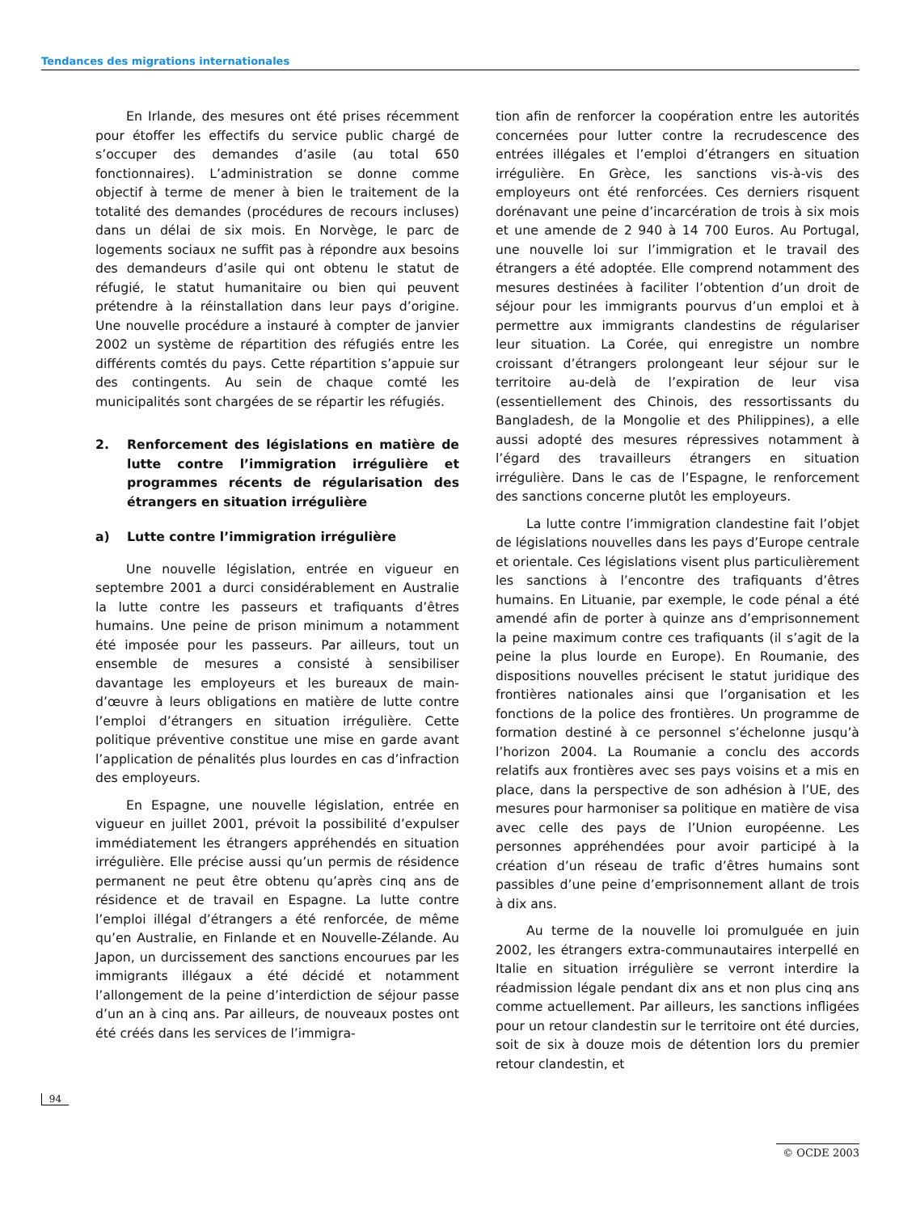Tendances des migrations internationales
En Irlande, des mesures ont été prises récemment pour étoffer les effectifs du service public chargé de s’occuper des demandes d’asile (au total 650 fonctionnaires). L’administration se donne comme objectif à terme de mener à bien le traitement de la totalité des demandes (procédures de recours incluses) dans un délai de six mois. En Norvège, le parc de logements sociaux ne suffit pas à répondre aux besoins des demandeurs d’asile qui ont obtenu le statut de réfugié, le statut humanitaire ou bien qui peuvent prétendre à la réinstallation dans leur pays d’origine. Une nouvelle procédure a instauré à compter de janvier 2002 un système de répartition des réfugiés entre les différents comtés du pays. Cette répartition s’appuie sur des contingents. Au sein de chaque comté les municipalités sont chargées de se répartir les réfugiés.
2. Renforcement des législations en matière de lutte contre l’immigration irrégulière et programmes récents de régularisation des étrangers en situation irrégulière
a) Lutte contre l’immigration irrégulière
Une nouvelle législation, entrée en vigueur en septembre 2001 a durci considérablement en Australie la lutte contre les passeurs et trafiquants d’êtres humains. Une peine de prison minimum a notamment été imposée pour les passeurs. Par ailleurs, tout un ensemble de mesures a consisté à sensibiliser davantage les employeurs et les bureaux de main-d’œuvre à leurs obligations en matière de lutte contre l’emploi d’étrangers en situation irrégulière. Cette politique préventive constitue une mise en garde avant l’application de pénalités plus lourdes en cas d’infraction des employeurs.
En Espagne, une nouvelle législation, entrée en vigueur en juillet 2001, prévoit la possibilité d’expulser immédiatement les étrangers appréhendés en situation irrégulière. Elle précise aussi qu’un permis de résidence permanent ne peut être obtenu qu’après cinq ans de résidence et de travail en Espagne. La lutte contre l’emploi illégal d’étrangers a été renforcée, de même qu’en Australie, en Finlande et en Nouvelle-Zélande. Au Japon, un durcissement des sanctions encourues par les immigrants illégaux a été décidé et notamment l’allongement de la peine d’interdiction de séjour passe d’un an à cinq ans. Par ailleurs, de nouveaux postes ont été créés dans les services de l’immigra-
tion afin de renforcer la coopération entre les autorités concernées pour lutter contre la recrudescence des entrées illégales et l’emploi d’étrangers en situation irrégulière. En Grèce, les sanctions vis-à-vis des employeurs ont été renforcées. Ces derniers risquent dorénavant une peine d’incarcération de trois à six mois et une amende de 2 940 à 14 700 Euros. Au Portugal, une nouvelle loi sur l’immigration et le travail des étrangers a été adoptée. Elle comprend notamment des mesures destinées à faciliter l’obtention d’un droit de séjour pour les immigrants pourvus d’un emploi et à permettre aux immigrants clandestins de régulariser leur situation. La Corée, qui enregistre un nombre croissant d’étrangers prolongeant leur séjour sur le territoire au-delà de l’expiration de leur visa (essentiellement des Chinois, des ressortissants du Bangladesh, de la Mongolie et des Philippines), a elle aussi adopté des mesures répressives notamment à l’égard des travailleurs étrangers en situation irrégulière. Dans le cas de l’Espagne, le renforcement des sanctions concerne plutôt les employeurs.
La lutte contre l’immigration clandestine fait l’objet de législations nouvelles dans les pays d’Europe centrale et orientale. Ces législations visent plus particulièrement les sanctions à l’encontre des trafiquants d’êtres humains. En Lituanie, par exemple, le code pénal a été amendé afin de porter à quinze ans d’emprisonnement la peine maximum contre ces trafiquants (il s’agit de la peine la plus lourde en Europe). En Roumanie, des dispositions nouvelles précisent le statut juridique des frontières nationales ainsi que l’organisation et les fonctions de la police des frontières. Un programme de formation destiné à ce personnel s’échelonne jusqu’à l’horizon 2004. La Roumanie a conclu des accords relatifs aux frontières avec ses pays voisins et a mis en place, dans la perspective de son adhésion à l’UE, des mesures pour harmoniser sa politique en matière de visa avec celle des pays de l’Union européenne. Les personnes appréhendées pour avoir participé à la création d’un réseau de trafic d’êtres humains sont passibles d’une peine d’emprisonnement allant de trois à dix ans.
Au terme de la nouvelle loi promulguée en juin 2002, les étrangers extra-communautaires interpellé en Italie en situation irrégulière se verront interdire la réadmission légale pendant dix ans et non plus cinq ans comme actuellement. Par ailleurs, les sanctions infligées pour un retour clandestin sur le territoire ont été durcies, soit de six à douze mois de détention lors du premier retour clandestin, et
94
© OCDE 2003